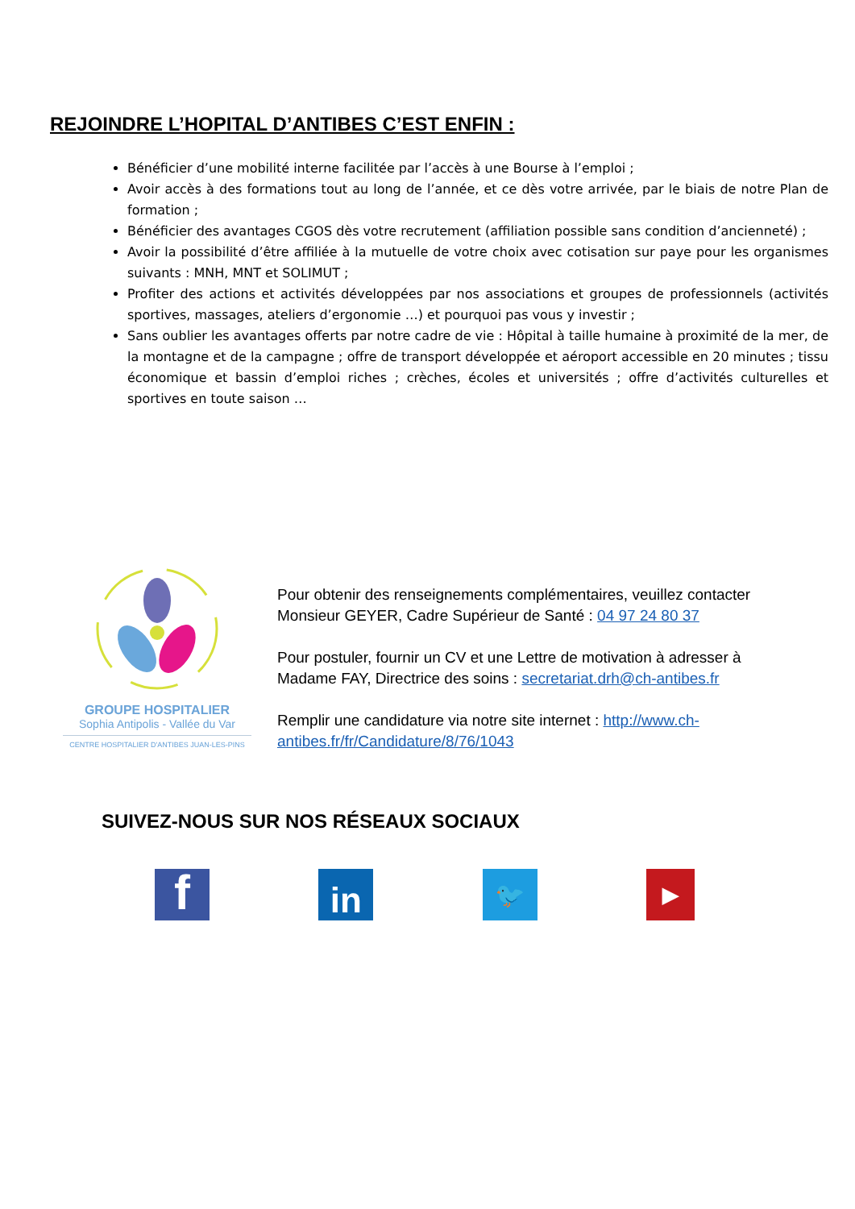REJOINDRE L’HOPITAL D’ANTIBES C’EST ENFIN :
Bénéficier d’une mobilité interne facilitée par l’accès à une Bourse à l’emploi ;
Avoir accès à des formations tout au long de l’année, et ce dès votre arrivée, par le biais de notre Plan de formation ;
Bénéficier des avantages CGOS dès votre recrutement (affiliation possible sans condition d’ancienneté) ;
Avoir la possibilité d’être affiliée à la mutuelle de votre choix avec cotisation sur paye pour les organismes suivants : MNH, MNT et SOLIMUT ;
Profiter des actions et activités développées par nos associations et groupes de professionnels (activités sportives, massages, ateliers d’ergonomie …) et pourquoi pas vous y investir ;
Sans oublier les avantages offerts par notre cadre de vie : Hôpital à taille humaine à proximité de la mer, de la montagne et de la campagne ; offre de transport développée et aéroport accessible en 20 minutes ; tissu économique et bassin d’emploi riches ; crèches, écoles et universités ; offre d’activités culturelles et sportives en toute saison …
GROUPE HOSPITALIER
Sophia Antipolis - Vallée du Var
CENTRE HOSPITALIER D'ANTIBES JUAN-LES-PINS
Pour obtenir des renseignements complémentaires, veuillez contacter Monsieur GEYER, Cadre Supérieur de Santé : 04 97 24 80 37
Pour postuler, fournir un CV et une Lettre de motivation à adresser à Madame FAY, Directrice des soins : secretariat.drh@ch-antibes.fr
Remplir une candidature via notre site internet : http://www.ch-antibes.fr/fr/Candidature/8/76/1043
SUIVEZ-NOUS SUR NOS RÉSEAUX SOCIAUX
f
in
🐦
▶